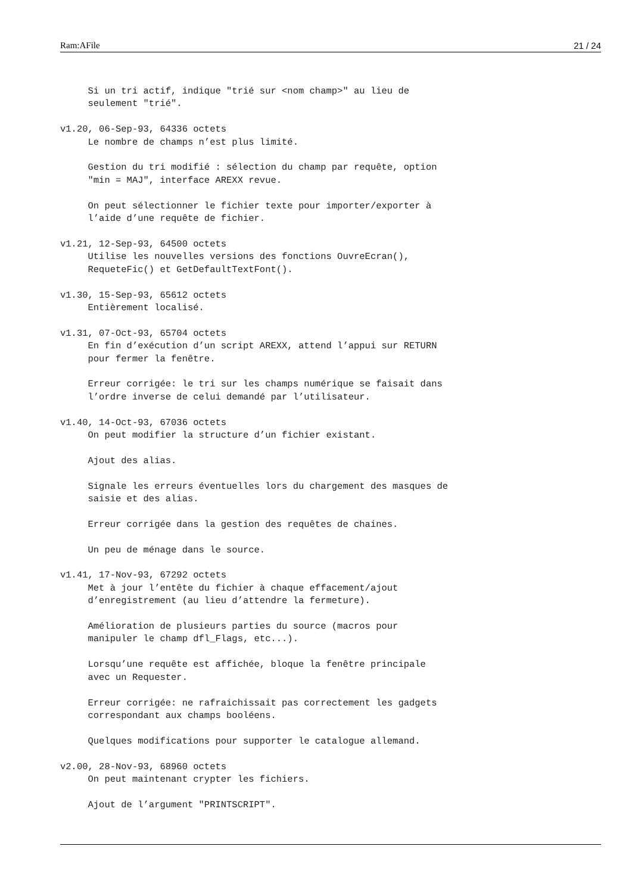Ram:AFile 21 / 24
     Si un tri actif, indique "trié sur <nom champ>" au lieu de
     seulement "trié".

v1.20, 06-Sep-93, 64336 octets
     Le nombre de champs n’est plus limité.

     Gestion du tri modifié : sélection du champ par requête, option
     "min = MAJ", interface AREXX revue.

     On peut sélectionner le fichier texte pour importer/exporter à
     l’aide d’une requête de fichier.

v1.21, 12-Sep-93, 64500 octets
     Utilise les nouvelles versions des fonctions OuvreEcran(),
     RequeteFic() et GetDefaultTextFont().

v1.30, 15-Sep-93, 65612 octets
     Entièrement localisé.

v1.31, 07-Oct-93, 65704 octets
     En fin d’exécution d’un script AREXX, attend l’appui sur RETURN
     pour fermer la fenêtre.

     Erreur corrigée: le tri sur les champs numérique se faisait dans
     l’ordre inverse de celui demandé par l’utilisateur.

v1.40, 14-Oct-93, 67036 octets
     On peut modifier la structure d’un fichier existant.

     Ajout des alias.

     Signale les erreurs éventuelles lors du chargement des masques de
     saisie et des alias.

     Erreur corrigée dans la gestion des requêtes de chaines.

     Un peu de ménage dans le source.

v1.41, 17-Nov-93, 67292 octets
     Met à jour l’entête du fichier à chaque effacement/ajout
     d’enregistrement (au lieu d’attendre la fermeture).

     Amélioration de plusieurs parties du source (macros pour
     manipuler le champ dfl_Flags, etc...).

     Lorsqu’une requête est affichée, bloque la fenêtre principale
     avec un Requester.

     Erreur corrigée: ne rafraichissait pas correctement les gadgets
     correspondant aux champs booléens.

     Quelques modifications pour supporter le catalogue allemand.

v2.00, 28-Nov-93, 68960 octets
     On peut maintenant crypter les fichiers.

     Ajout de l’argument "PRINTSCRIPT".